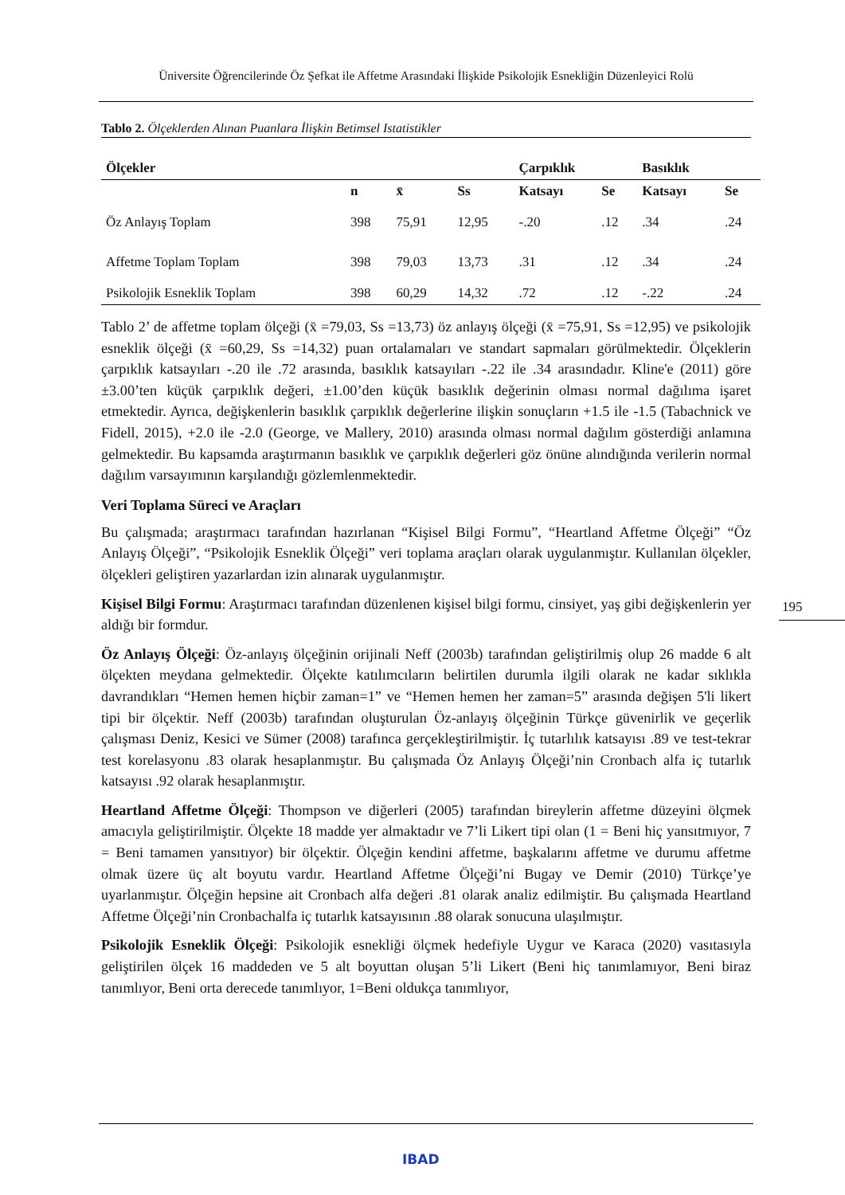Üniversite Öğrencilerinde Öz Şefkat ile Affetme Arasındaki İlişkide Psikolojik Esnekliğin Düzenleyici Rolü
Tablo 2. Ölçeklerden Alınan Puanlara İlişkin Betimsel Istatistikler
| Ölçekler | | | | Çarpıklık | | Basıklık | |
| --- | --- | --- | --- | --- | --- | --- | --- |
| | n | x̄ | Ss | Katsayı | Se | Katsayı | Se |
| Öz Anlayış Toplam | 398 | 75,91 | 12,95 | -.20 | .12 | .34 | .24 |
| Affetme Toplam Toplam | 398 | 79,03 | 13,73 | .31 | .12 | .34 | .24 |
| Psikolojik Esneklik Toplam | 398 | 60,29 | 14,32 | .72 | .12 | -.22 | .24 |
Tablo 2’ de affetme toplam ölçeği (x̄ =79,03, Ss =13,73) öz anlayış ölçeği (x̄ =75,91, Ss =12,95) ve psikolojik esneklik ölçeği (x̄ =60,29, Ss =14,32) puan ortalamaları ve standart sapmaları görülmektedir. Ölçeklerin çarpıklık katsayıları -.20 ile .72 arasında, basıklık katsayıları -.22 ile .34 arasındadır. Kline'e (2011) göre ±3.00’ten küçük çarpıklık değeri, ±1.00’den küçük basıklık değerinin olması normal dağılıma işaret etmektedir. Ayrıca, değişkenlerin basıklık çarpıklık değerlerine ilişkin sonuçların +1.5 ile -1.5 (Tabachnick ve Fidell, 2015), +2.0 ile -2.0 (George, ve Mallery, 2010) arasında olması normal dağılım gösterdiği anlamına gelmektedir. Bu kapsamda araştırmanın basıklık ve çarpıklık değerleri göz önüne alındığında verilerin normal dağılım varsayımının karşılandığı gözlemlenmektedir.
Veri Toplama Süreci ve Araçları
Bu çalışmada; araştırmacı tarafından hazırlanan “Kişisel Bilgi Formu”, “Heartland Affetme Ölçeği” “Öz Anlayış Ölçeği”, “Psikolojik Esneklik Ölçeği” veri toplama araçları olarak uygulanmıştır. Kullanılan ölçekler, ölçekleri geliştiren yazarlardan izin alınarak uygulanmıştır.
Kişisel Bilgi Formu: Araştırmacı tarafından düzenlenen kişisel bilgi formu, cinsiyet, yaş gibi değişkenlerin yer aldığı bir formdur.
Öz Anlayış Ölçeği: Öz-anlayış ölçeğinin orijinali Neff (2003b) tarafından geliştirilmiş olup 26 madde 6 alt ölçekten meydana gelmektedir. Ölçekte katılımcıların belirtilen durumla ilgili olarak ne kadar sıklıkla davrandıkları “Hemen hemen hiçbir zaman=1” ve “Hemen hemen her zaman=5” arasında değişen 5'li likert tipi bir ölçektir. Neff (2003b) tarafından oluşturulan Öz-anlayış ölçeğinin Türkçe güvenirlik ve geçerlik çalışması Deniz, Kesici ve Sümer (2008) tarafınca gerçekleştirilmiştir. İç tutarlılık katsayısı .89 ve test-tekrar test korelasyonu .83 olarak hesaplanmıştır. Bu çalışmada Öz Anlayış Ölçeği’nin Cronbach alfa iç tutarlık katsayısı .92 olarak hesaplanmıştır.
Heartland Affetme Ölçeği: Thompson ve diğerleri (2005) tarafından bireylerin affetme düzeyini ölçmek amacıyla geliştirilmiştir. Ölçekte 18 madde yer almaktadır ve 7’li Likert tipi olan (1 = Beni hiç yansıtmıyor, 7 = Beni tamamen yansıtıyor) bir ölçektir. Ölçeğin kendini affetme, başkalarını affetme ve durumu affetme olmak üzere üç alt boyutu vardır. Heartland Affetme Ölçeği’ni Bugay ve Demir (2010) Türkçe’ye uyarlanmıştır. Ölçeğin hepsine ait Cronbach alfa değeri .81 olarak analiz edilmiştir. Bu çalışmada Heartland Affetme Ölçeği’nin Cronbachalfa iç tutarlık katsayısının .88 olarak sonucuna ulaşılmıştır.
Psikolojik Esneklik Ölçeği: Psikolojik esnekliği ölçmek hedefiyle Uygur ve Karaca (2020) vasıtasıyla geliştirilen ölçek 16 maddeden ve 5 alt boyuttan oluşan 5’li Likert (Beni hiç tanımlamıyor, Beni biraz tanımlıyor, Beni orta derecede tanımlıyor, 1=Beni oldukça tanımlıyor,
195
IBAD